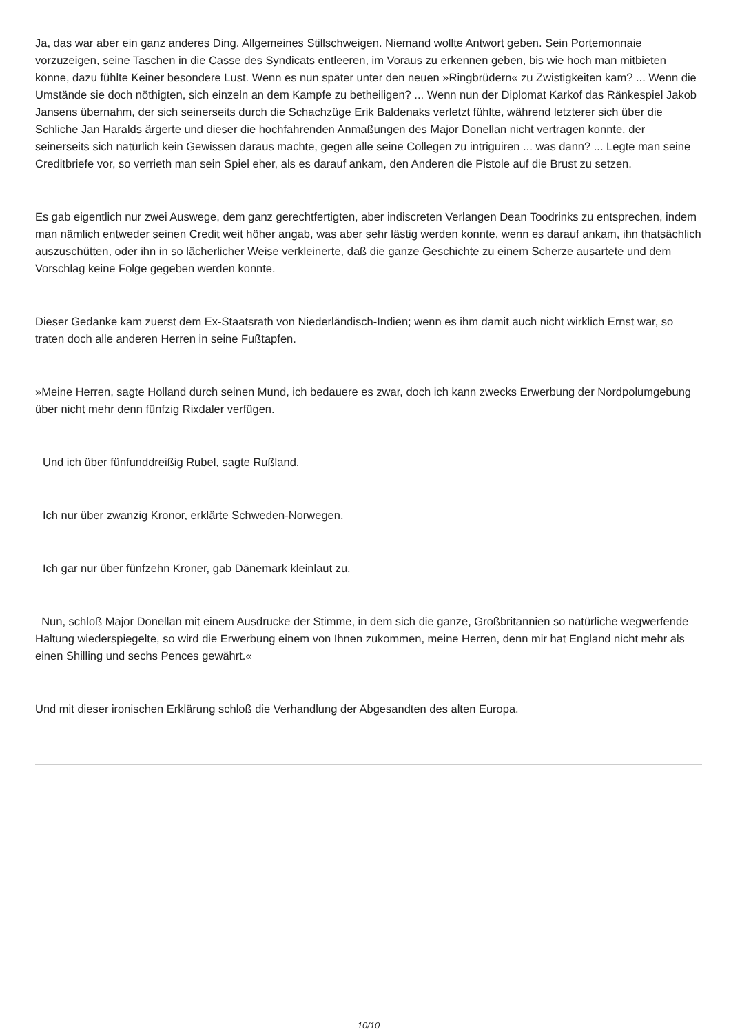Ja, das war aber ein ganz anderes Ding. Allgemeines Stillschweigen. Niemand wollte Antwort geben. Sein Portemonnaie vorzuzeigen, seine Taschen in die Casse des Syndicats entleeren, im Voraus zu erkennen geben, bis wie hoch man mitbieten könne, dazu fühlte Keiner besondere Lust. Wenn es nun später unter den neuen »Ringbrüdern« zu Zwistigkeiten kam? ... Wenn die Umstände sie doch nöthigten, sich einzeln an dem Kampfe zu betheiligen? ... Wenn nun der Diplomat Karkof das Ränkespiel Jakob Jansens übernahm, der sich seinerseits durch die Schachzüge Erik Baldenaks verletzt fühlte, während letzterer sich über die Schliche Jan Haralds ärgerte und dieser die hochfahrenden Anmaßungen des Major Donellan nicht vertragen konnte, der seinerseits sich natürlich kein Gewissen daraus machte, gegen alle seine Collegen zu intriguiren ... was dann? ... Legte man seine Creditbriefe vor, so verrieth man sein Spiel eher, als es darauf ankam, den Anderen die Pistole auf die Brust zu setzen.
Es gab eigentlich nur zwei Auswege, dem ganz gerechtfertigten, aber indiscreten Verlangen Dean Toodrinks zu entsprechen, indem man nämlich entweder seinen Credit weit höher angab, was aber sehr lästig werden konnte, wenn es darauf ankam, ihn thatsächlich auszuschütten, oder ihn in so lächerlicher Weise verkleinerte, daß die ganze Geschichte zu einem Scherze ausartete und dem Vorschlag keine Folge gegeben werden konnte.
Dieser Gedanke kam zuerst dem Ex-Staatsrath von Niederländisch-Indien; wenn es ihm damit auch nicht wirklich Ernst war, so traten doch alle anderen Herren in seine Fußtapfen.
»Meine Herren, sagte Holland durch seinen Mund, ich bedauere es zwar, doch ich kann zwecks Erwerbung der Nordpolumgebung über nicht mehr denn fünfzig Rixdaler verfügen.
Und ich über fünfunddreißig Rubel, sagte Rußland.
Ich nur über zwanzig Kronor, erklärte Schweden-Norwegen.
Ich gar nur über fünfzehn Kroner, gab Dänemark kleinlaut zu.
Nun, schloß Major Donellan mit einem Ausdrucke der Stimme, in dem sich die ganze, Großbritannien so natürliche wegwerfende Haltung wiederspiegelte, so wird die Erwerbung einem von Ihnen zukommen, meine Herren, denn mir hat England nicht mehr als einen Shilling und sechs Pences gewährt.«
Und mit dieser ironischen Erklärung schloß die Verhandlung der Abgesandten des alten Europa.
10/10